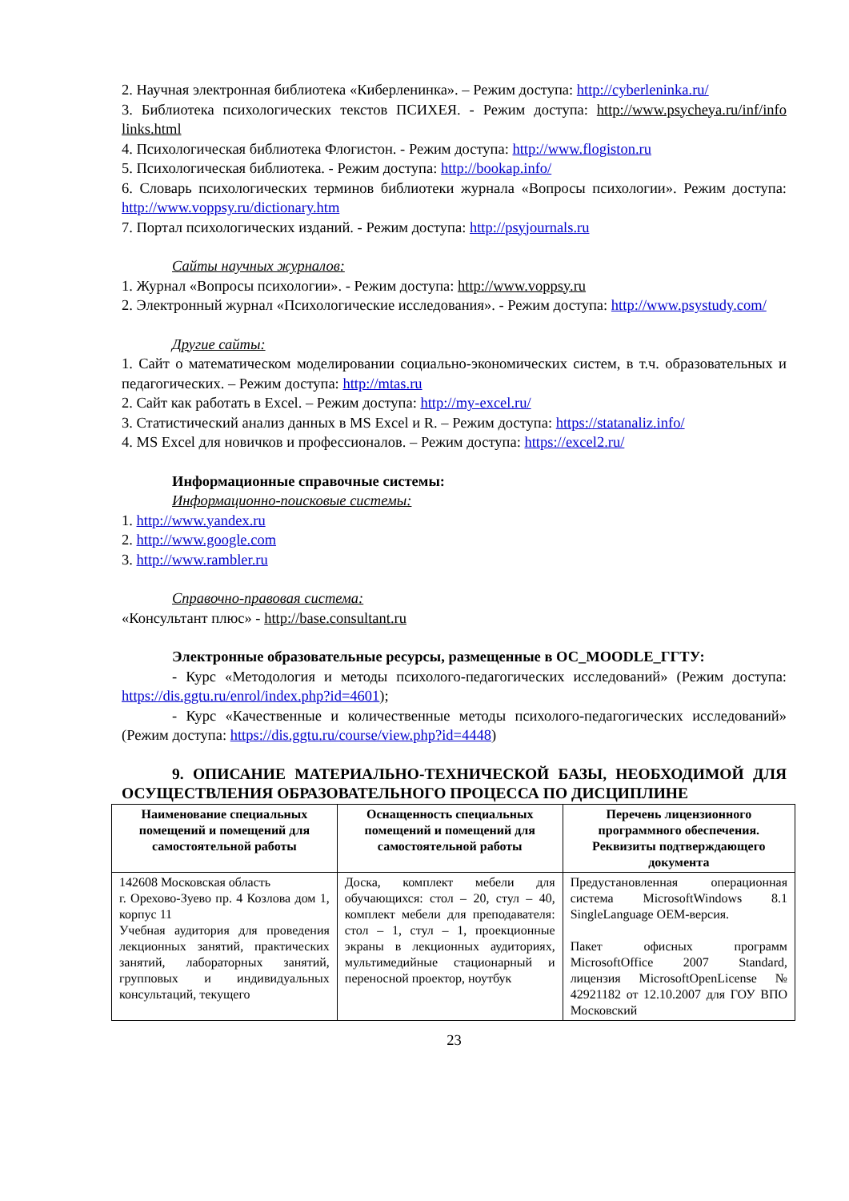2. Научная электронная библиотека «Киберленинка». – Режим доступа: http://cyberleninka.ru/
3. Библиотека психологических текстов ПСИХЕЯ. - Режим доступа: http://www.psycheya.ru/inf/info links.html
4. Психологическая библиотека Флогистон. - Режим доступа: http://www.flogiston.ru
5. Психологическая библиотека. - Режим доступа: http://bookap.info/
6. Словарь психологических терминов библиотеки журнала «Вопросы психологии». Режим доступа: http://www.voppsy.ru/dictionary.htm
7. Портал психологических изданий. - Режим доступа: http://psyjournals.ru
Сайты научных журналов:
1. Журнал «Вопросы психологии». - Режим доступа: http://www.voppsy.ru
2. Электронный журнал «Психологические исследования». - Режим доступа: http://www.psystudy.com/
Другие сайты:
1. Сайт о математическом моделировании социально-экономических систем, в т.ч. образовательных и педагогических. – Режим доступа: http://mtas.ru
2. Сайт как работать в Excel. – Режим доступа: http://my-excel.ru/
3. Статистический анализ данных в MS Excel и R. – Режим доступа: https://statanaliz.info/
4. MS Excel для новичков и профессионалов. – Режим доступа: https://excel2.ru/
Информационные справочные системы:
Информационно-поисковые системы:
1. http://www.yandex.ru
2. http://www.google.com
3. http://www.rambler.ru
Справочно-правовая система:
«Консультант плюс» - http://base.consultant.ru
Электронные образовательные ресурсы, размещенные в ОС_MOODLE_ГГТУ:
- Курс «Методология и методы психолого-педагогических исследований» (Режим доступа: https://dis.ggtu.ru/enrol/index.php?id=4601);
- Курс «Качественные и количественные методы психолого-педагогических исследований» (Режим доступа: https://dis.ggtu.ru/course/view.php?id=4448)
9. ОПИСАНИЕ МАТЕРИАЛЬНО-ТЕХНИЧЕСКОЙ БАЗЫ, НЕОБХОДИМОЙ ДЛЯ ОСУЩЕСТВЛЕНИЯ ОБРАЗОВАТЕЛЬНОГО ПРОЦЕССА ПО ДИСЦИПЛИНЕ
| Наименование специальных помещений и помещений для самостоятельной работы | Оснащенность специальных помещений и помещений для самостоятельной работы | Перечень лицензионного программного обеспечения. Реквизиты подтверждающего документа |
| --- | --- | --- |
| 142608 Московская область г. Орехово-Зуево пр. 4 Козлова дом 1, корпус 11 Учебная аудитория для проведения лекционных занятий, практических занятий, лабораторных занятий, групповых и индивидуальных консультаций, текущего | Доска, комплект мебели для обучающихся: стол – 20, стул – 40, комплект мебели для преподавателя: стол – 1, стул – 1, проекционные экраны в лекционных аудиториях, мультимедийные стационарный и переносной проектор, ноутбук | Предустановленная операционная система MicrosoftWindows 8.1 SingleLanguage OEM-версия. Пакет офисных программ MicrosoftOffice 2007 Standard, лицензия MicrosoftOpenLicense № 42921182 от 12.10.2007 для ГОУ ВПО Московский |
23